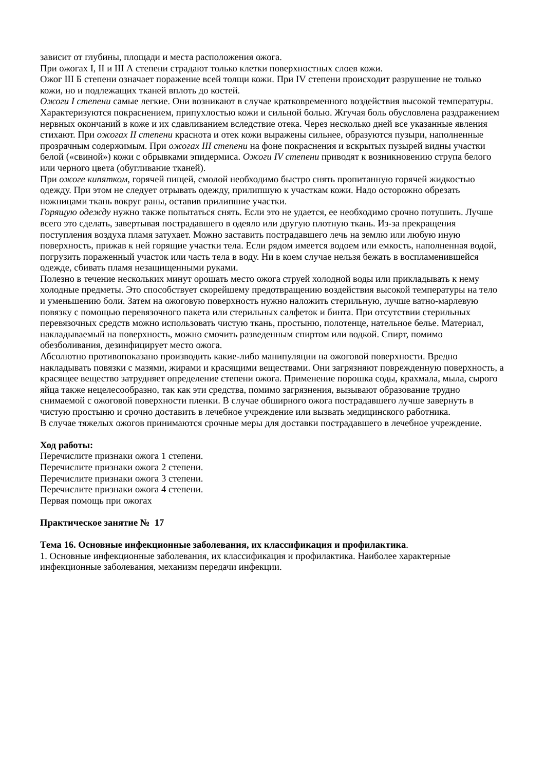зависит от глубины, площади и места расположения ожога.
При ожогах I, II и III А степени страдают только клетки поверхностных слоев кожи.
Ожог III Б степени означает поражение всей толщи кожи. При IV степени происходит разрушение не только кожи, но и подлежащих тканей вплоть до костей.
Ожоги I степени самые легкие. Они возникают в случае кратковременного воздействия высокой температуры. Характеризуются покраснением, припухлостью кожи и сильной болью. Жгучая боль обусловлена раздражением нервных окончаний в коже и их сдавливанием вследствие отека. Через несколько дней все указанные явления стихают. При ожогах II степени краснота и отек кожи выражены сильнее, образуются пузыри, наполненные прозрачным содержимым. При ожогах III степени на фоне покраснения и вскрытых пузырей видны участки белой («свиной») кожи с обрывками эпидермиса. Ожоги IV степени приводят к возникновению струпа белого или черного цвета (обугливание тканей).
При ожоге кипятком, горячей пищей, смолой необходимо быстро снять пропитанную горячей жидкостью одежду. При этом не следует отрывать одежду, прилипшую к участкам кожи. Надо осторожно обрезать ножницами ткань вокруг раны, оставив прилипшие участки.
Горящую одежду нужно также попытаться снять. Если это не удается, ее необходимо срочно потушить. Лучше всего это сделать, завертывая пострадавшего в одеяло или другую плотную ткань. Из-за прекращения поступления воздуха пламя затухает. Можно заставить пострадавшего лечь на землю или любую иную поверхность, прижав к ней горящие участки тела. Если рядом имеется водоем или емкость, наполненная водой, погрузить пораженный участок или часть тела в воду. Ни в коем случае нельзя бежать в воспламенившейся одежде, сбивать пламя незащищенными руками.
Полезно в течение нескольких минут орошать место ожога струей холодной воды или прикладывать к нему холодные предметы. Это способствует скорейшему предотвращению воздействия высокой температуры на тело и уменьшению боли. Затем на ожоговую поверхность нужно наложить стерильную, лучше ватно-марлевую повязку с помощью перевязочного пакета или стерильных салфеток и бинта. При отсутствии стерильных перевязочных средств можно использовать чистую ткань, простыню, полотенце, нательное белье. Материал, накладываемый на поверхность, можно смочить разведенным спиртом или водкой. Спирт, помимо обезболивания, дезинфицирует место ожога.
Абсолютно противопоказано производить какие-либо манипуляции на ожоговой поверхности. Вредно накладывать повязки с мазями, жирами и красящими веществами. Они загрязняют поврежденную поверхность, а красящее вещество затрудняет определение степени ожога. Применение порошка соды, крахмала, мыла, сырого яйца также нецелесообразно, так как эти средства, помимо загрязнения, вызывают образование трудно снимаемой с ожоговой поверхности пленки. В случае обширного ожога пострадавшего лучше завернуть в чистую простыню и срочно доставить в лечебное учреждение или вызвать медицинского работника.
В случае тяжелых ожогов принимаются срочные меры для доставки пострадавшего в лечебное учреждение.
Ход работы:
Перечислите признаки ожога 1 степени.
Перечислите признаки ожога 2 степени.
Перечислите признаки ожога 3 степени.
Перечислите признаки ожога 4 степени.
Первая помощь при ожогах
Практическое занятие № 17
Тема 16. Основные инфекционные заболевания, их классификация и профилактика.
1. Основные инфекционные заболевания, их классификация и профилактика. Наиболее характерные инфекционные заболевания, механизм передачи инфекции.